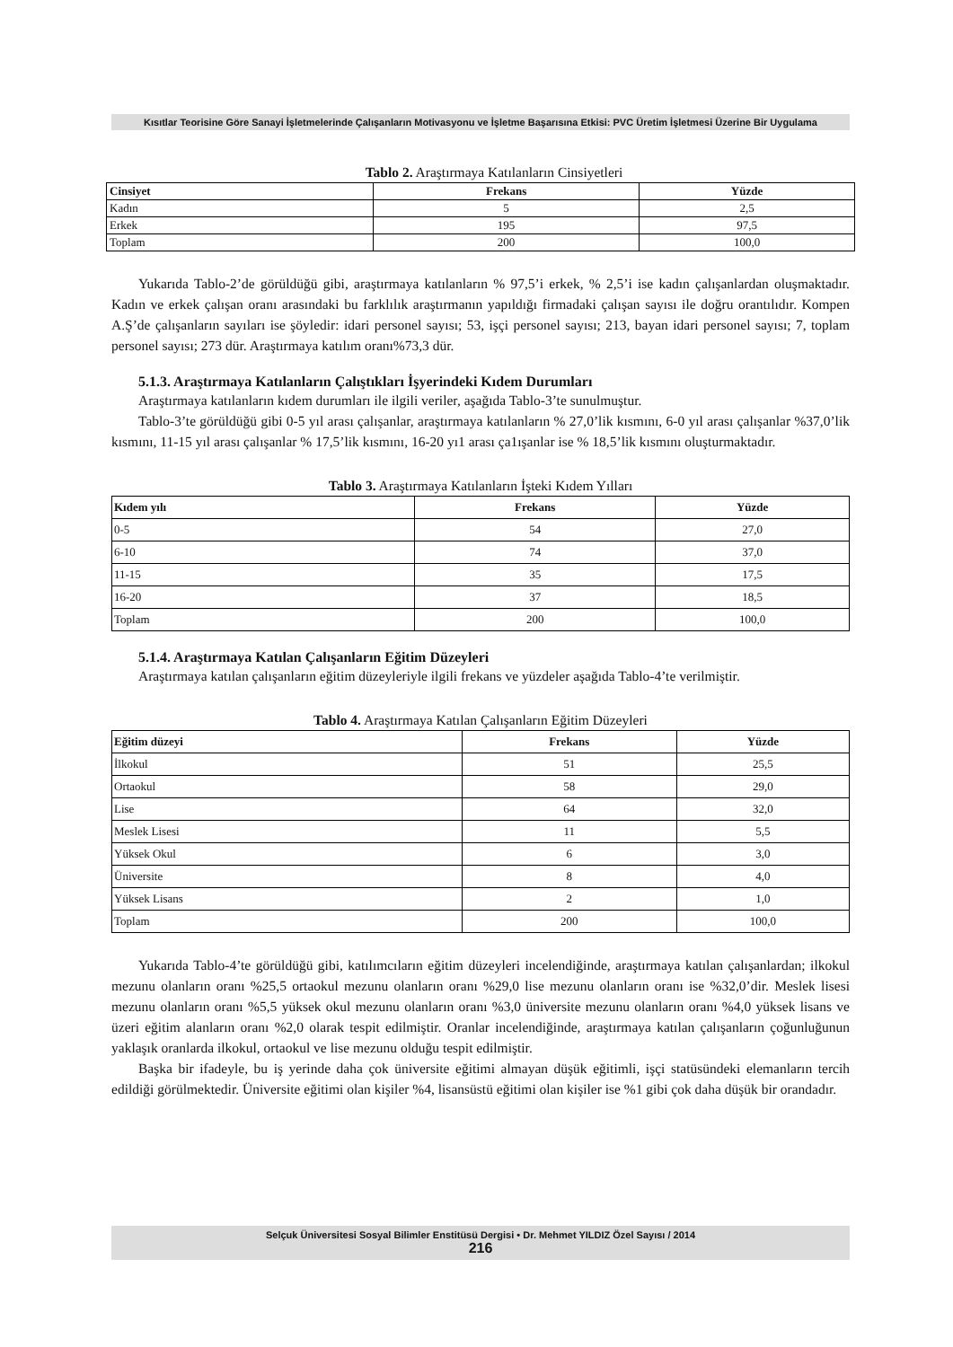Kısıtlar Teorisine Göre Sanayi İşletmelerinde Çalışanların Motivasyonu ve İşletme Başarısına Etkisi: PVC Üretim İşletmesi Üzerine Bir Uygulama
Tablo 2. Araştırmaya Katılanların Cinsiyetleri
| Cinsiyet | Frekans | Yüzde |
| --- | --- | --- |
| Kadın | 5 | 2,5 |
| Erkek | 195 | 97,5 |
| Toplam | 200 | 100,0 |
Yukarıda Tablo-2’de görüldüğü gibi, araştırmaya katılanların % 97,5’i erkek, % 2,5’i ise kadın çalışanlardan oluşmaktadır. Kadın ve erkek çalışan oranı arasındaki bu farklılık araştırmanın yapıldığı firmadaki çalışan sayısı ile doğru orantılıdır. Kompen A.Ş’de çalışanların sayıları ise şöyledir: idari personel sayısı; 53, işçi personel sayısı; 213, bayan idari personel sayısı; 7, toplam personel sayısı; 273 dür. Araştırmaya katılım oranı%73,3 dür.
5.1.3. Araştırmaya Katılanların Çalıştıkları İşyerindeki Kıdem Durumları
Araştırmaya katılanların kıdem durumları ile ilgili veriler, aşağıda Tablo-3’te sunulmuştur.
Tablo-3’te görüldüğü gibi 0-5 yıl arası çalışanlar, araştırmaya katılanların % 27,0’lik kısmını, 6-0 yıl arası çalışanlar %37,0’lik kısmını, 11-15 yıl arası çalışanlar % 17,5’lik kısmını, 16-20 yı1 arası ça1ışanlar ise % 18,5’lik kısmını oluşturmaktadır.
Tablo 3. Araştırmaya Katılanların İşteki Kıdem Yılları
| Kıdem yılı | Frekans | Yüzde |
| --- | --- | --- |
| 0-5 | 54 | 27,0 |
| 6-10 | 74 | 37,0 |
| 11-15 | 35 | 17,5 |
| 16-20 | 37 | 18,5 |
| Toplam | 200 | 100,0 |
5.1.4. Araştırmaya Katılan Çalışanların Eğitim Düzeyleri
Araştırmaya katılan çalışanların eğitim düzeyleriyle ilgili frekans ve yüzdeler aşağıda Tablo-4’te verilmiştir.
Tablo 4. Araştırmaya Katılan Çalışanların Eğitim Düzeyleri
| Eğitim düzeyi | Frekans | Yüzde |
| --- | --- | --- |
| İlkokul | 51 | 25,5 |
| Ortaokul | 58 | 29,0 |
| Lise | 64 | 32,0 |
| Meslek Lisesi | 11 | 5,5 |
| Yüksek Okul | 6 | 3,0 |
| Üniversite | 8 | 4,0 |
| Yüksek Lisans | 2 | 1,0 |
| Toplam | 200 | 100,0 |
Yukarıda Tablo-4’te görüldüğü gibi, katılımcıların eğitim düzeyleri incelendiğinde, araştırmaya katılan çalışanlardan; ilkokul mezunu olanların oranı %25,5 ortaokul mezunu olanların oranı %29,0 lise mezunu olanların oranı ise %32,0’dir. Meslek lisesi mezunu olanların oranı %5,5 yüksek okul mezunu olanların oranı %3,0 üniversite mezunu olanların oranı %4,0 yüksek lisans ve üzeri eğitim alanların oranı %2,0 olarak tespit edilmiştir. Oranlar incelendiğinde, araştırmaya katılan çalışanların çoğunluğunun yaklaşık oranlarda ilkokul, ortaokul ve lise mezunu olduğu tespit edilmiştir.
Başka bir ifadeyle, bu iş yerinde daha çok üniversite eğitimi almayan düşük eğitimli, işçi statüsündeki elemanların tercih edildiği görülmektedir. Üniversite eğitimi olan kişiler %4, lisansüstü eğitimi olan kişiler ise %1 gibi çok daha düşük bir orandadır.
Selçuk Üniversitesi Sosyal Bilimler Enstitüsü Dergisi • Dr. Mehmet YILDIZ Özel Sayısı / 2014
216